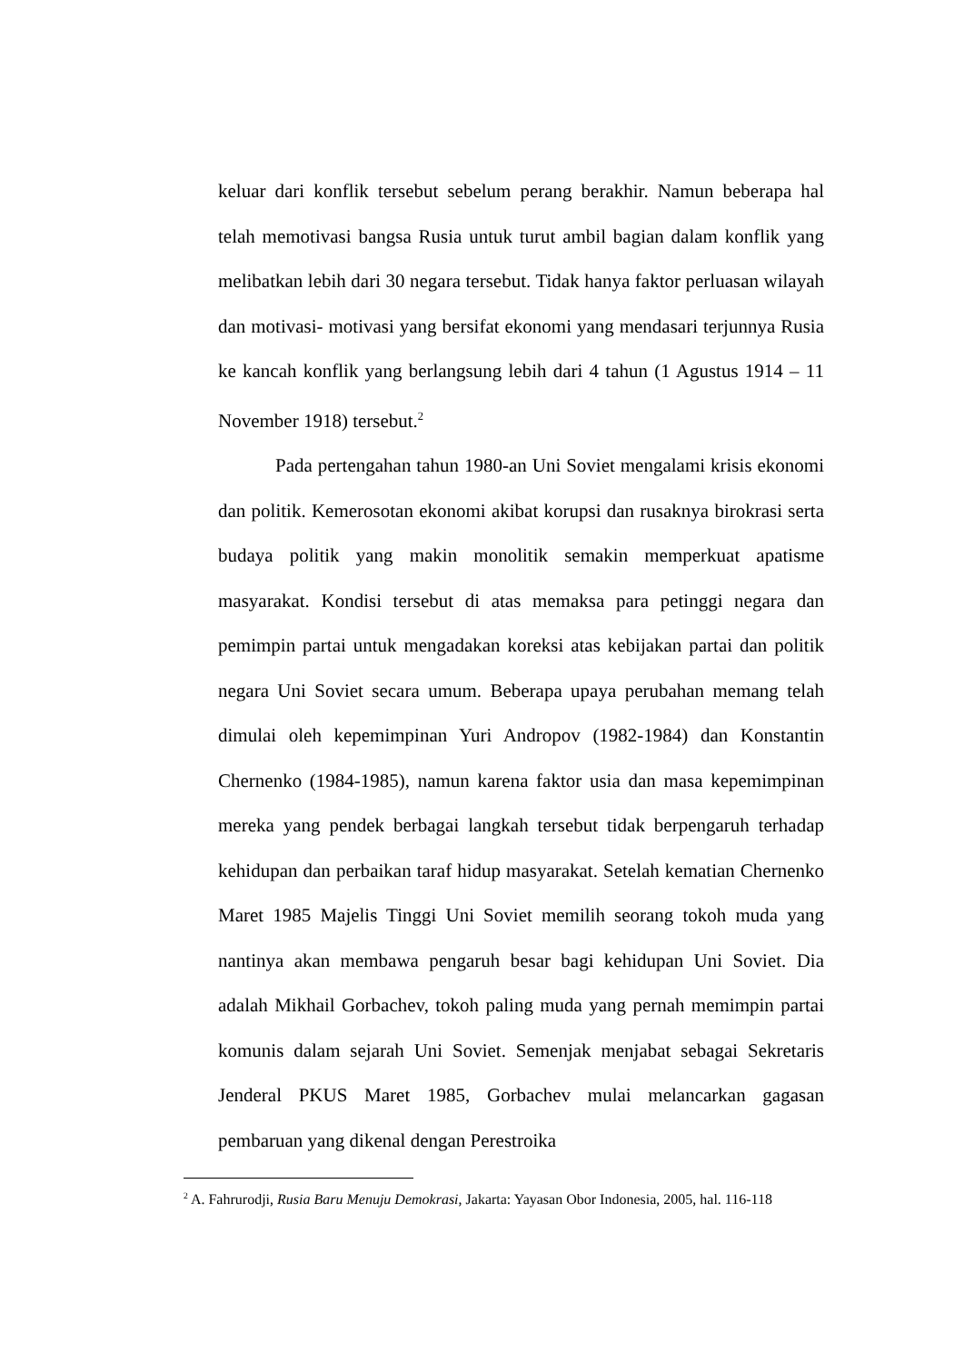keluar dari konflik tersebut sebelum perang berakhir. Namun beberapa hal telah memotivasi bangsa Rusia untuk turut ambil bagian dalam konflik yang melibatkan lebih dari 30 negara tersebut. Tidak hanya faktor perluasan wilayah dan motivasi- motivasi yang bersifat ekonomi yang mendasari terjunnya Rusia ke kancah konflik yang berlangsung lebih dari 4 tahun (1 Agustus 1914 – 11 November 1918) tersebut.<sup>2</sup>
Pada pertengahan tahun 1980-an Uni Soviet mengalami krisis ekonomi dan politik. Kemerosotan ekonomi akibat korupsi dan rusaknya birokrasi serta budaya politik yang makin monolitik semakin memperkuat apatisme masyarakat. Kondisi tersebut di atas memaksa para petinggi negara dan pemimpin partai untuk mengadakan koreksi atas kebijakan partai dan politik negara Uni Soviet secara umum. Beberapa upaya perubahan memang telah dimulai oleh kepemimpinan Yuri Andropov (1982-1984) dan Konstantin Chernenko (1984-1985), namun karena faktor usia dan masa kepemimpinan mereka yang pendek berbagai langkah tersebut tidak berpengaruh terhadap kehidupan dan perbaikan taraf hidup masyarakat. Setelah kematian Chernenko Maret 1985 Majelis Tinggi Uni Soviet memilih seorang tokoh muda yang nantinya akan membawa pengaruh besar bagi kehidupan Uni Soviet. Dia adalah Mikhail Gorbachev, tokoh paling muda yang pernah memimpin partai komunis dalam sejarah Uni Soviet. Semenjak menjabat sebagai Sekretaris Jenderal PKUS Maret 1985, Gorbachev mulai melancarkan gagasan pembaruan yang dikenal dengan Perestroika
<sup>2</sup> A. Fahrurodji, Rusia Baru Menuju Demokrasi, Jakarta: Yayasan Obor Indonesia, 2005, hal. 116-118